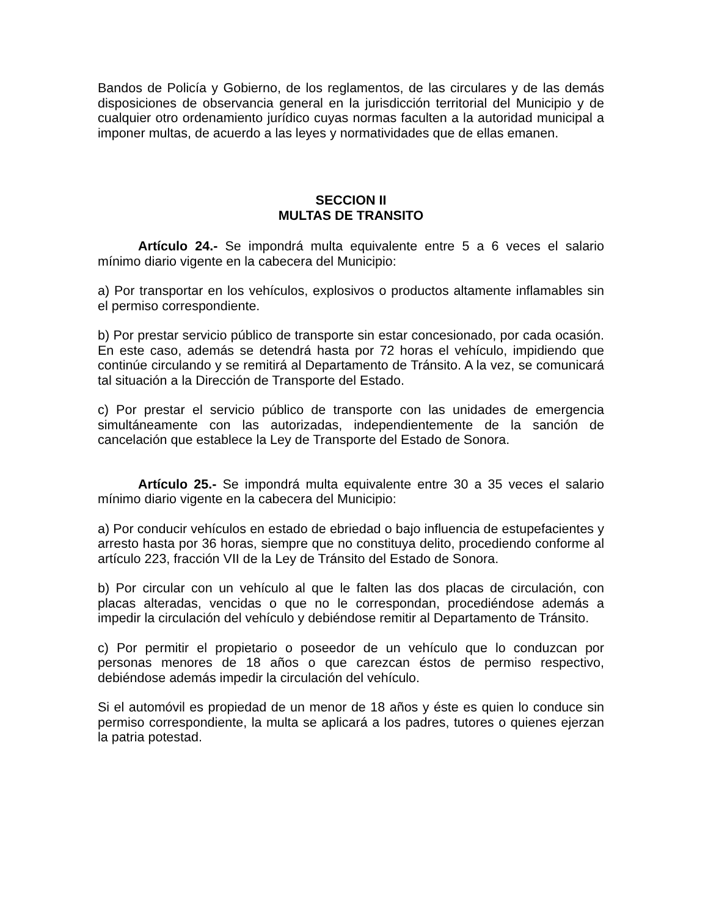Bandos de Policía y Gobierno, de los reglamentos, de las circulares y de las demás disposiciones de observancia general en la jurisdicción territorial del Municipio y de cualquier otro ordenamiento jurídico cuyas normas faculten a la autoridad municipal a imponer multas, de acuerdo a las leyes y normatividades que de ellas emanen.
SECCION II
MULTAS DE TRANSITO
Artículo 24.- Se impondrá multa equivalente entre 5 a 6 veces el salario mínimo diario vigente en la cabecera del Municipio:
a) Por transportar en los vehículos, explosivos o productos altamente inflamables sin el permiso correspondiente.
b) Por prestar servicio público de transporte sin estar concesionado, por cada ocasión. En este caso, además se detendrá hasta por 72 horas el vehículo, impidiendo que continúe circulando y se remitirá al Departamento de Tránsito. A la vez, se comunicará tal situación a la Dirección de Transporte del Estado.
c) Por prestar el servicio público de transporte con las unidades de emergencia simultáneamente con las autorizadas, independientemente de la sanción de cancelación que establece la Ley de Transporte del Estado de Sonora.
Artículo 25.- Se impondrá multa equivalente entre 30 a 35 veces el salario mínimo diario vigente en la cabecera del Municipio:
a) Por conducir vehículos en estado de ebriedad o bajo influencia de estupefacientes y arresto hasta por 36 horas, siempre que no constituya delito, procediendo conforme al artículo 223, fracción VII de la Ley de Tránsito del Estado de Sonora.
b) Por circular con un vehículo al que le falten las dos placas de circulación, con placas alteradas, vencidas o que no le correspondan, procediéndose además a impedir la circulación del vehículo y debiéndose remitir al Departamento de Tránsito.
c) Por permitir el propietario o poseedor de un vehículo que lo conduzcan por personas menores de 18 años o que carezcan éstos de permiso respectivo, debiéndose además impedir la circulación del vehículo.
Si el automóvil es propiedad de un menor de 18 años y éste es quien lo conduce sin permiso correspondiente, la multa se aplicará a los padres, tutores o quienes ejerzan la patria potestad.